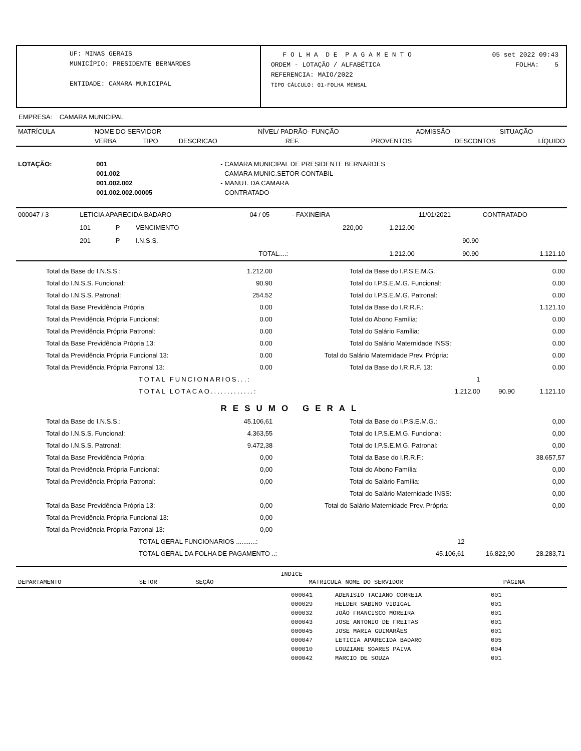UF: MINAS GERAIS
MUNICÍPIO: PRESIDENTE BERNARDES
ENTIDADE: CAMARA MUNICIPAL
F O L H A D E P A G A M E N T O 05 set 2022 09:43
ORDEM - LOTAÇÃO / ALFABÉTICA FOLHA: 5
REFERENCIA: MAIO/2022
TIPO CÁLCULO: 01-FOLHA MENSAL
EMPRESA: CAMARA MUNICIPAL
| MATRÍCULA | NOME DO SERVIDOR | | | NÍVEL/ PADRÃO- FUNÇÃO | | ADMISSÃO | SITUAÇÃO |
| | VERBA | TIPO | DESCRICAO | REF. | PROVENTOS | DESCONTOS | LÍQUIDO |
| LOTAÇÃO: | 001 | - CAMARA MUNICIPAL DE PRESIDENTE BERNARDES |
| | 001.002 | - CAMARA MUNIC.SETOR CONTABIL |
| | 001.002.002 | - MANUT. DA CAMARA |
| | 001.002.002.00005 | - CONTRATADO |
| 000047 / 3 | LETICIA APARECIDA BADARO | | | 04 / 05 | - FAXINEIRA | | 11/01/2021 | CONTRATADO |
| | 101 | P | VENCIMENTO | | 220,00 | 1.212.00 | | |
| | 201 | P | I.N.S.S. | | | | 90.90 | |
| | | | TOTAL....: | | | 1.212.00 | 90.90 | 1.121.10 |
| Total da Base do I.N.S.S.: | 1.212.00 | Total da Base do I.P.S.E.M.G.: | 0.00 |
| Total do I.N.S.S. Funcional: | 90.90 | Total do I.P.S.E.M.G. Funcional: | 0.00 |
| Total do I.N.S.S. Patronal: | 254.52 | Total do I.P.S.E.M.G. Patronal: | 0.00 |
| Total da Base Previdência Própria: | 0.00 | Total da Base do I.R.R.F.: | 1.121.10 |
| Total da Previdência Própria Funcional: | 0.00 | Total do Abono Família: | 0.00 |
| Total da Previdência Própria Patronal: | 0.00 | Total do Salário Família: | 0.00 |
| Total da Base Previdência Própria 13: | 0.00 | Total do Salário Maternidade INSS: | 0.00 |
| Total da Previdência Própria Funcional 13: | 0.00 | Total do Salário Maternidade Prev. Própria: | 0.00 |
| Total da Previdência Própria Patronal 13: | 0.00 | Total da Base do I.R.R.F. 13: | 0.00 |
| TOTAL FUNCIONARIOS...: | 1 | | |
| TOTAL LOTACAO.............: | 1.212.00 | 90.90 | 1.121.10 |
RESUMO GERAL
| Total da Base do I.N.S.S.: | 45.106,61 | Total da Base do I.P.S.E.M.G.: | 0,00 |
| Total do I.N.S.S. Funcional: | 4.363,55 | Total do I.P.S.E.M.G. Funcional: | 0,00 |
| Total do I.N.S.S. Patronal: | 9.472,38 | Total do I.P.S.E.M.G. Patronal: | 0,00 |
| Total da Base Previdência Própria: | 0,00 | Total da Base do I.R.R.F.: | 38.657,57 |
| Total da Previdência Própria Funcional: | 0,00 | Total do Abono Família: | 0,00 |
| Total da Previdência Própria Patronal: | 0,00 | Total do Salário Família: | 0,00 |
| | | Total do Salário Maternidade INSS: | 0,00 |
| Total da Base Previdência Própria 13: | 0,00 | Total do Salário Maternidade Prev. Própria: | 0,00 |
| Total da Previdência Própria Funcional 13: | 0,00 | | |
| Total da Previdência Própria Patronal 13: | 0,00 | | |
| TOTAL GERAL FUNCIONARIOS ...........: | 12 | | |
| TOTAL GERAL DA FOLHA DE PAGAMENTO ..: | 45.106,61 | 16.822,90 | 28.283,71 |
INDICE
| DEPARTAMENTO | SETOR | SEÇÃO | MATRICULA | NOME DO SERVIDOR | PÁGINA |
| --- | --- | --- | --- | --- | --- |
| 000041 | ADENISIO TACIANO CORREIA | 001 |
| 000029 | HELDER SABINO VIDIGAL | 001 |
| 000032 | JOÃO FRANCISCO MOREIRA | 001 |
| 000043 | JOSE ANTONIO DE FREITAS | 001 |
| 000045 | JOSE MARIA GUIMARÃES | 001 |
| 000047 | LETICIA APARECIDA BADARO | 005 |
| 000010 | LOUZIANE SOARES PAIVA | 004 |
| 000042 | MARCIO DE SOUZA | 001 |